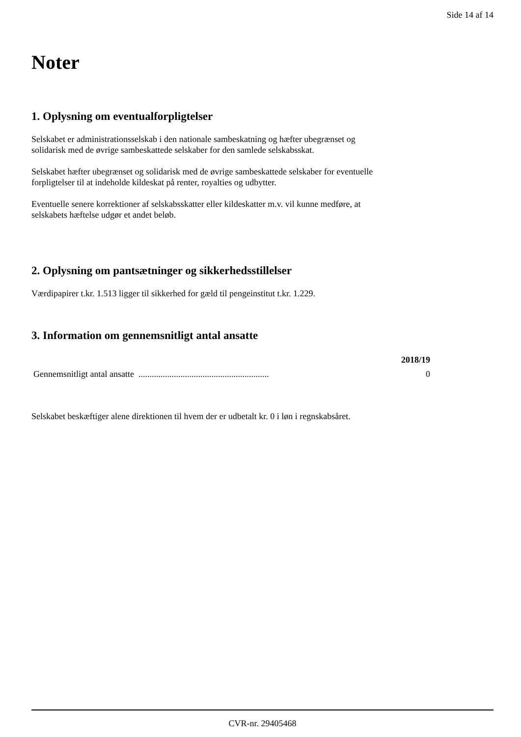Side 14 af 14
Noter
1. Oplysning om eventualforpligtelser
Selskabet er administrationsselskab i den nationale sambeskatning og hæfter ubegrænset og
solidarisk med de øvrige sambeskattede selskaber for den samlede selskabsskat.
Selskabet hæfter ubegrænset og solidarisk med de øvrige sambeskattede selskaber for eventuelle
forpligtelser til at indeholde kildeskat på renter, royalties og udbytter.
Eventuelle senere korrektioner af selskabsskatter eller kildeskatter m.v. vil kunne medføre, at
selskabets hæftelse udgør et andet beløb.
2. Oplysning om pantsætninger og sikkerhedsstillelser
Værdipapirer t.kr. 1.513 ligger til sikkerhed for gæld til pengeinstitut t.kr. 1.229.
3. Information om gennemsnitligt antal ansatte
| | 2018/19 |
| Gennemsnitligt antal ansatte ........................................................... | 0 |
Selskabet beskæftiger alene direktionen til hvem der er udbetalt kr. 0 i løn i regnskabsåret.
CVR-nr. 29405468